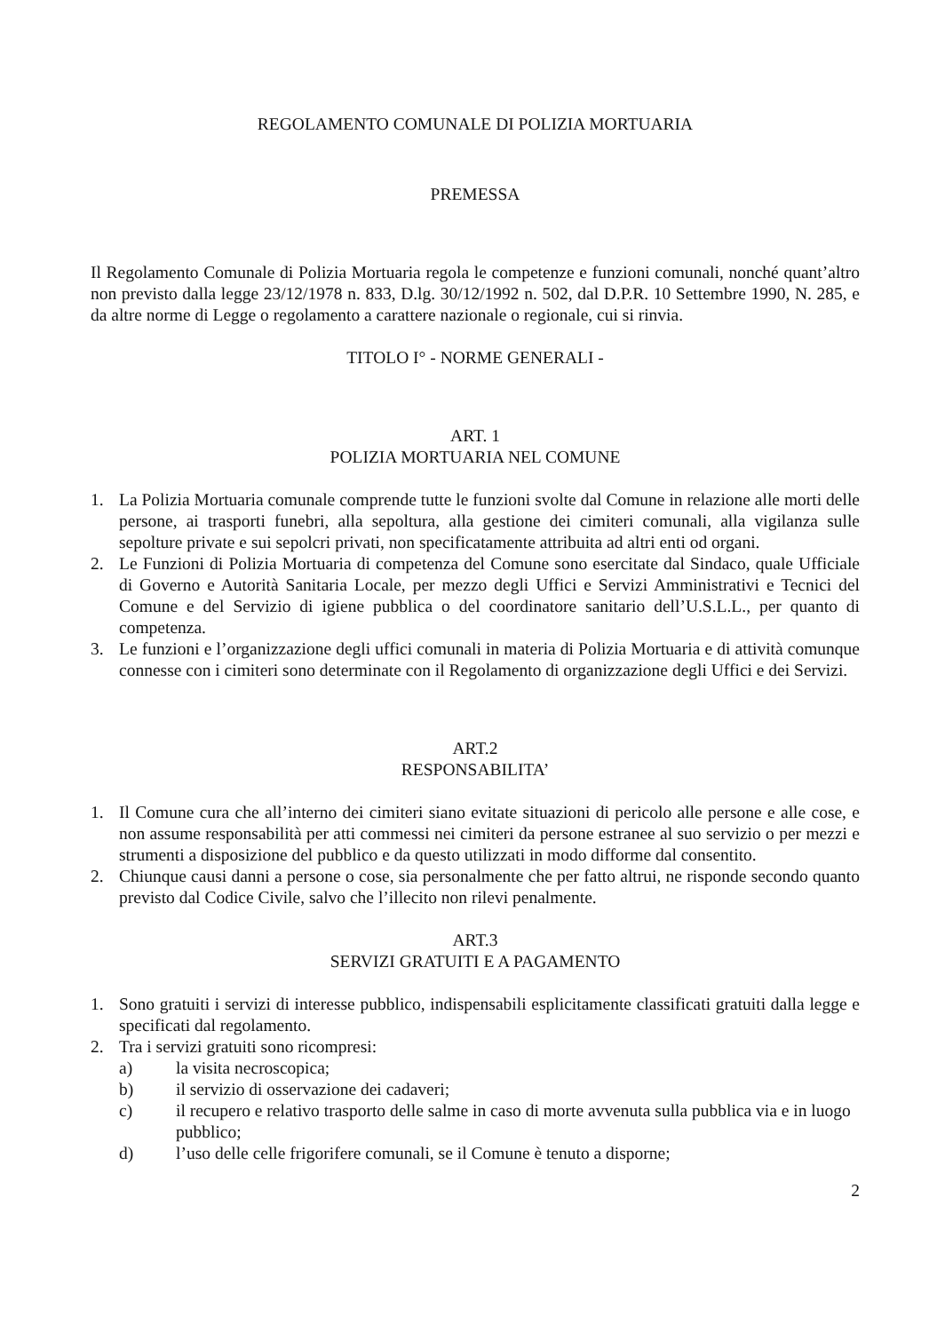REGOLAMENTO COMUNALE DI POLIZIA MORTUARIA
PREMESSA
Il Regolamento Comunale di Polizia Mortuaria regola le competenze e funzioni comunali, nonché quant’altro non previsto dalla legge 23/12/1978 n. 833, D.lg. 30/12/1992 n. 502, dal D.P.R. 10 Settembre 1990, N. 285, e da altre norme di Legge o regolamento a carattere nazionale o regionale, cui si rinvia.
TITOLO I° - NORME GENERALI -
ART. 1
POLIZIA MORTUARIA NEL COMUNE
1. La Polizia Mortuaria comunale comprende tutte le funzioni svolte dal Comune in relazione alle morti delle persone, ai trasporti funebri, alla sepoltura, alla gestione dei cimiteri comunali, alla vigilanza sulle sepolture private e sui sepolcri privati, non specificatamente attribuita ad altri enti od organi.
2. Le Funzioni di Polizia Mortuaria di competenza del Comune sono esercitate dal Sindaco, quale Ufficiale di Governo e Autorità Sanitaria Locale, per mezzo degli Uffici e Servizi Amministrativi e Tecnici del Comune e del Servizio di igiene pubblica o del coordinatore sanitario dell’U.S.L.L., per quanto di competenza.
3. Le funzioni e l’organizzazione degli uffici comunali in materia di Polizia Mortuaria e di attività comunque connesse con i cimiteri sono determinate con il Regolamento di organizzazione degli Uffici e dei Servizi.
ART.2
RESPONSABILITA’
1. Il Comune cura che all’interno dei cimiteri siano evitate situazioni di pericolo alle persone e alle cose, e non assume responsabilità per atti commessi nei cimiteri da persone estranee al suo servizio o per mezzi e strumenti a disposizione del pubblico e da questo utilizzati in modo difforme dal consentito.
2. Chiunque causi danni a persone o cose, sia personalmente che per fatto altrui, ne risponde secondo quanto previsto dal Codice Civile, salvo che l’illecito non rilevi penalmente.
ART.3
SERVIZI GRATUITI E A PAGAMENTO
1. Sono gratuiti i servizi di interesse pubblico, indispensabili esplicitamente classificati gratuiti dalla legge e specificati dal regolamento.
2. Tra i servizi gratuiti sono ricompresi:
a) la visita necroscopica;
b) il servizio di osservazione dei cadaveri;
c) il recupero e relativo trasporto delle salme in caso di morte avvenuta sulla pubblica via e in luogo pubblico;
d) l’uso delle celle frigorifere comunali, se il Comune è tenuto a disporne;
2